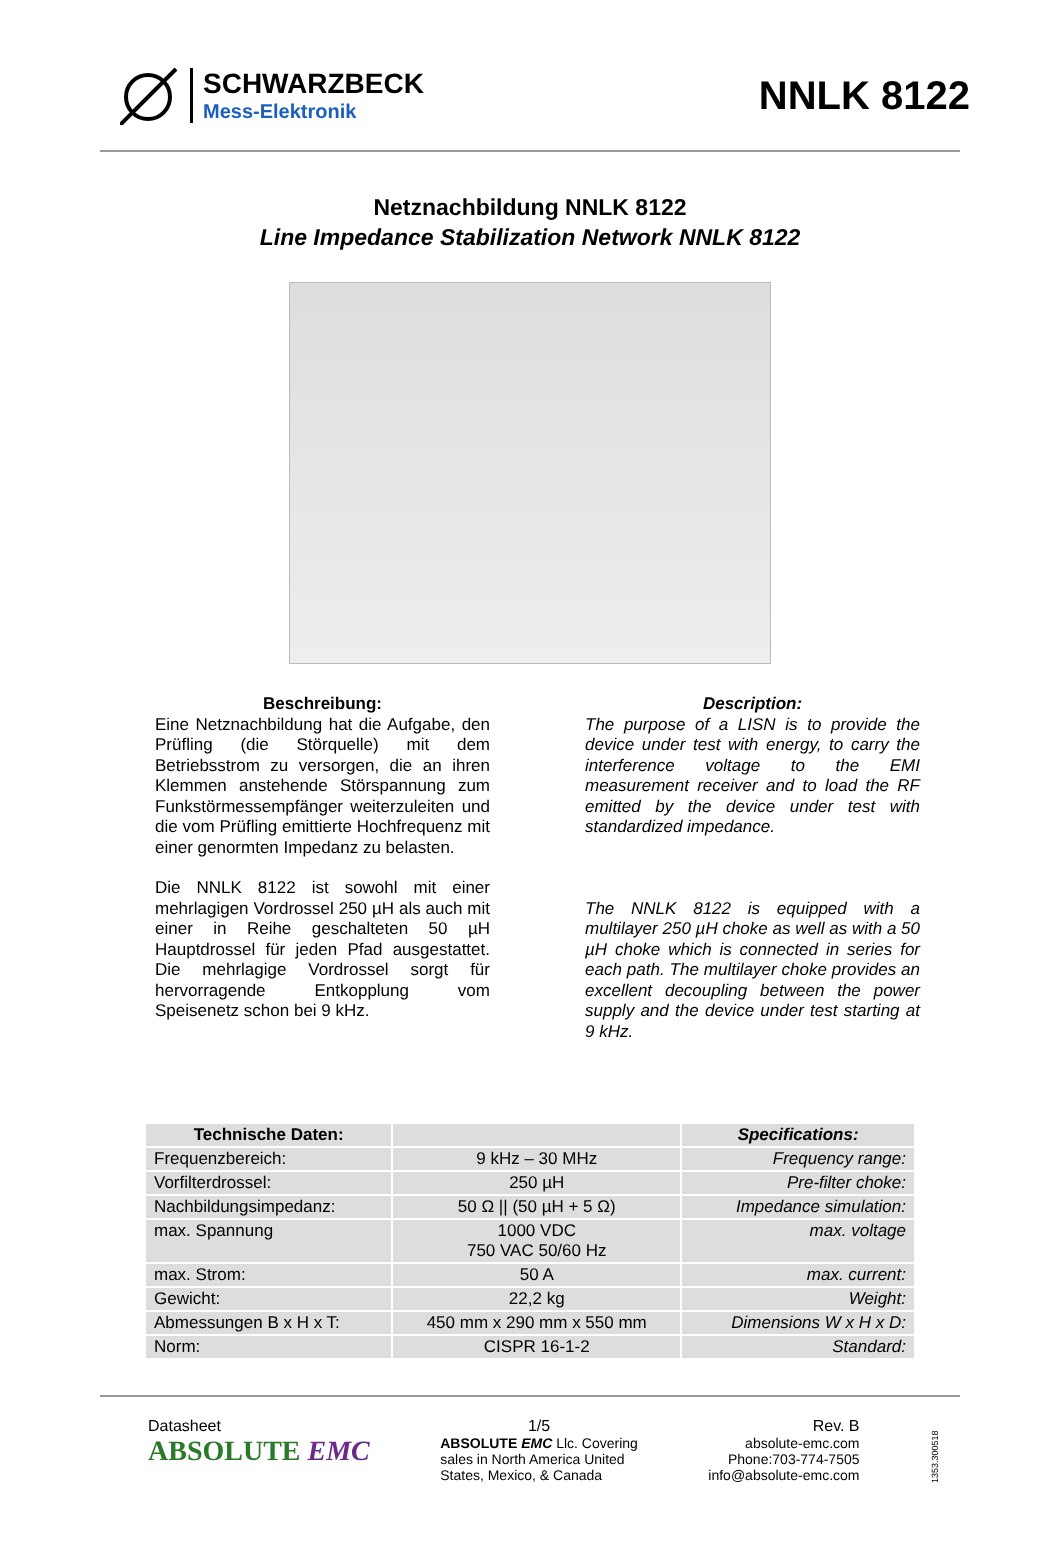SCHWARZBECK
Mess-Elektronik
NNLK 8122
Netznachbildung NNLK 8122
Line Impedance Stabilization Network NNLK 8122
Beschreibung:
Eine Netznachbildung hat die Aufgabe, den Prüfling (die Störquelle) mit dem Betriebsstrom zu versorgen, die an ihren Klemmen anstehende Störspannung zum Funkstörmessempfänger weiterzuleiten und die vom Prüfling emittierte Hochfrequenz mit einer genormten Impedanz zu belasten.
Die NNLK 8122 ist sowohl mit einer mehrlagigen Vordrossel 250 µH als auch mit einer in Reihe geschalteten 50 µH Hauptdrossel für jeden Pfad ausgestattet. Die mehrlagige Vordrossel sorgt für hervorragende Entkopplung vom Speisenetz schon bei 9 kHz.
Description:
The purpose of a LISN is to provide the device under test with energy, to carry the interference voltage to the EMI measurement receiver and to load the RF emitted by the device under test with standardized impedance.
The NNLK 8122 is equipped with a multilayer 250 µH choke as well as with a 50 µH choke which is connected in series for each path. The multilayer choke provides an excellent decoupling between the power supply and the device under test starting at 9 kHz.
| Technische Daten: | | Specifications: |
| --- | --- | --- |
| Frequenzbereich: | 9 kHz – 30 MHz | Frequency range: |
| Vorfilterdrossel: | 250 µH | Pre-filter choke: |
| Nachbildungsimpedanz: | 50 Ω // (50 µH + 5 Ω) | Impedance simulation: |
| max. Spannung | 1000 VDC 750 VAC 50/60 Hz | max. voltage |
| max. Strom: | 50 A | max. current: |
| Gewicht: | 22,2 kg | Weight: |
| Abmessungen B x H x T: | 450 mm x 290 mm x 550 mm | Dimensions W x H x D: |
| Norm: | CISPR 16-1-2 | Standard: |
Datasheet
ABSOLUTE EMC
1/5
ABSOLUTE EMC Llc. Covering
sales in North America United
States, Mexico, & Canada
Rev. B
absolute-emc.com
Phone:703-774-7505
info@absolute-emc.com
1353.300518